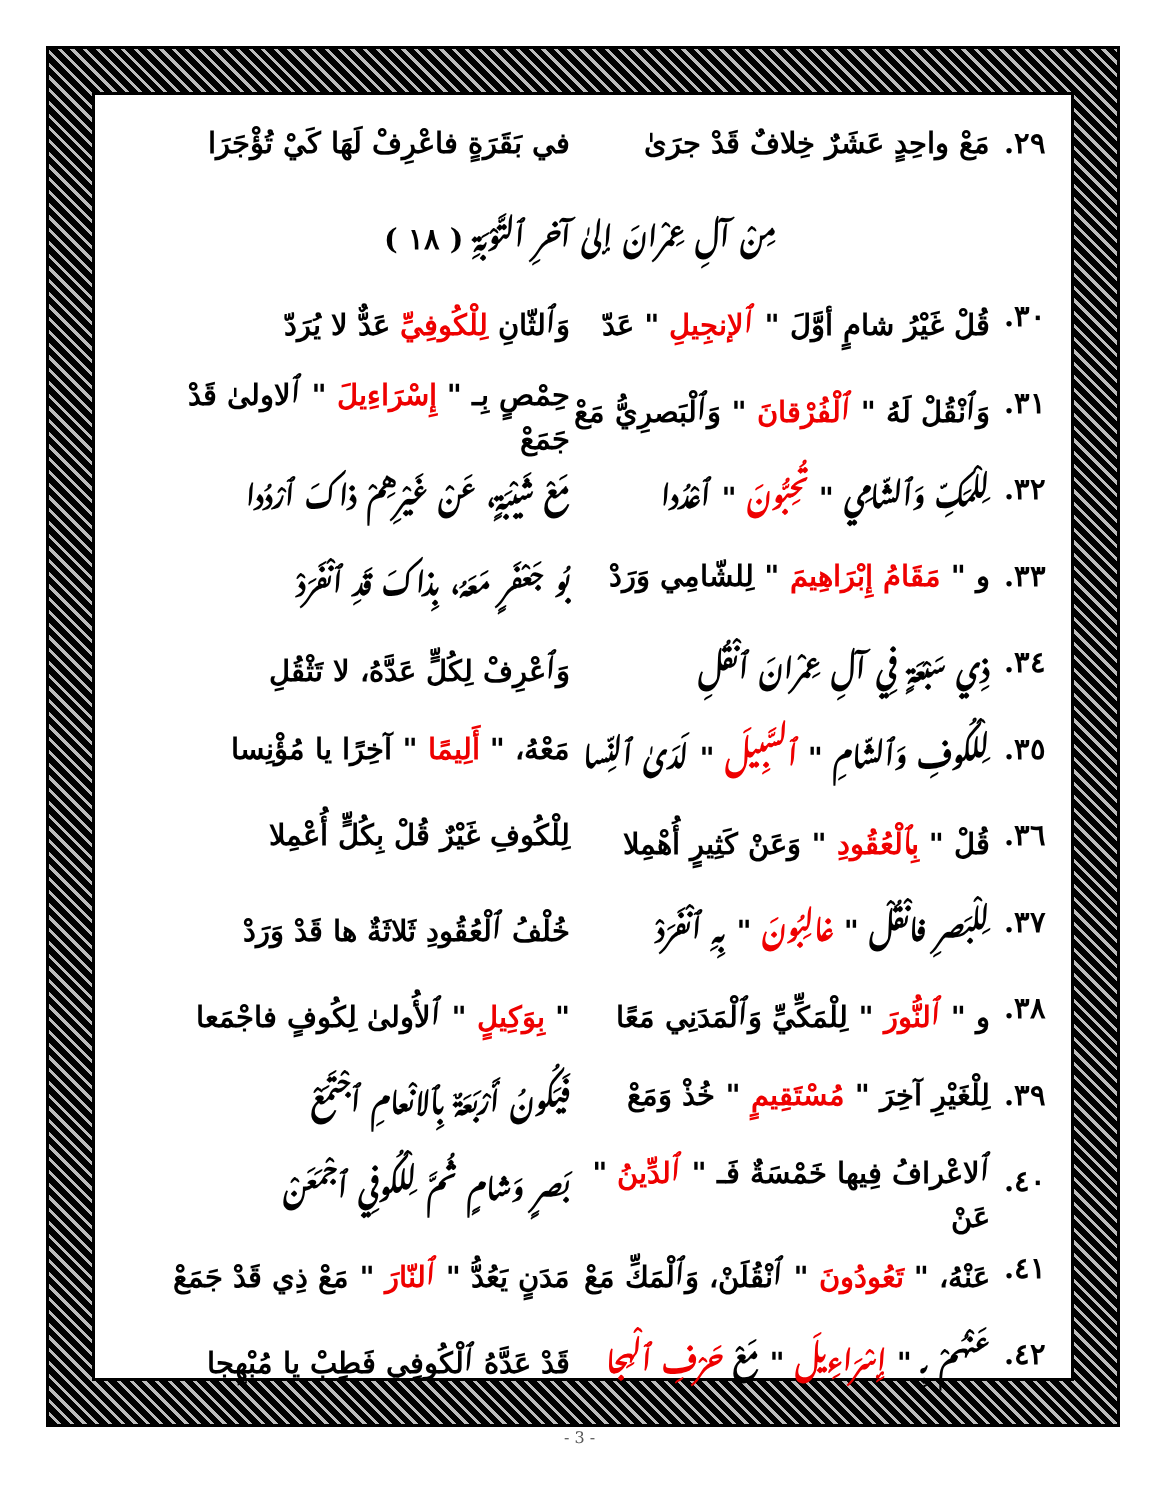٢٩. مَعْ واحِدٍ عَشَرٌ خِلافٌ قَدْ جرَىٰ في بَقَرَةٍ فاعْرِفْ لَهَا كَيْ تُؤْجَرَا
مِنْ آلِ عِمْرانَ إلىٰ آخرِ ٱلتَّوْبَةِ ( ١٨ )
٣٠. قُلْ غَيْرُ شامٍ أوَّلَ " ٱلإنجِيلِ " عَدّ وَٱلثّانِ لِلْكُوفِيِّ عَدٌّ لا يُرَدّ
٣١. وَٱنْقُلْ لَهُ " ٱلْفُرْقانَ " وَٱلْبَصرِيُّ مَعْ حِمْصٍ بِـ " إِسْرَاءِيلَ " ٱلاولىٰ قَدْ جَمَعْ
٣٢. لِلْمَكِّ وَٱلشّامِي " تُحِبُّونَ " ٱعْدُدا مَعْ شَيْبَةٍ، عَنْ غَيْرِهِمْ ذاكَ ٱرْدُدا
٣٣. و " مَقَامُ إِبْرَاهِيمَ " لِلشّامِي وَرَدْ بُو جَعْفَرٍ مَعَهُ، بِذاكَ قَدِ ٱنْفَرَدْ
٣٤. ذِي سَبْعَةٍ فِي آلِ عِمْرانَ ٱنْقُلِ وَٱعْرِفْ لِكُلٍّ عَدَّهُ، لا تَثْقُلِ
٣٥. لِلْكُوفِ وَٱلشّامِ " ٱلسَّبِيلَ " لَدَىٰ ٱلنِّسا مَعْهُ، " أَلِيمًا " آخِرًا يا مُؤْنِسا
٣٦. قُلْ " بِٱلْعُقُودِ " وَعَنْ كَثِيرٍ أُهْمِلا لِلْكُوفِ غَيْرٌ قُلْ بِكُلٍّ أُعْمِلا
٣٧. لِلْبَصرِ فانْقُلْ " غالِبُونَ " بِهِ ٱنْفَرَدْ خُلْفُ ٱلْعُقُودِ ثَلاثَةٌ ها قَدْ وَرَدْ
٣٨. و " ٱلنُّورَ " لِلْمَكِّيِّ وَٱلْمَدَنِي مَعًا " بِوَكِيلٍ " ٱلأُولىٰ لِكُوفٍ فاجْمَعا
٣٩. لِلْغَيْرِ آخِرَ " مُسْتَقِيمٍ " خُذْ وَمَعْ فَيَكُونُ أَرْبَعَةٌ بِٱلانْعامِ ٱجْتَمَعْ
٤٠. ٱلاعْرافُ فِيها خَمْسَةٌ فَـ " ٱلدِّينُ " عَنْ بَصرٍ وَشامٍ ثُمَّ لِلْكُوفِي ٱجْمَعَنْ
٤١. عَنْهُ، " تَعُودُونَ " ٱنْقُلَنْ، وَٱلْمَكِّ مَعْ مَدَنٍ يَعُدُّ " ٱلنّارَ " مَعْ ذِي قَدْ جَمَعْ
٤٢. عَنْهُمْ بِـ " إِسْرَاءِيلَ " مَعْ حَرْفِ ٱلْهِجا قَدْ عَدَّهُ ٱلْكُوفِي فَطِبْ يا مُبْهِجا
- 3 -